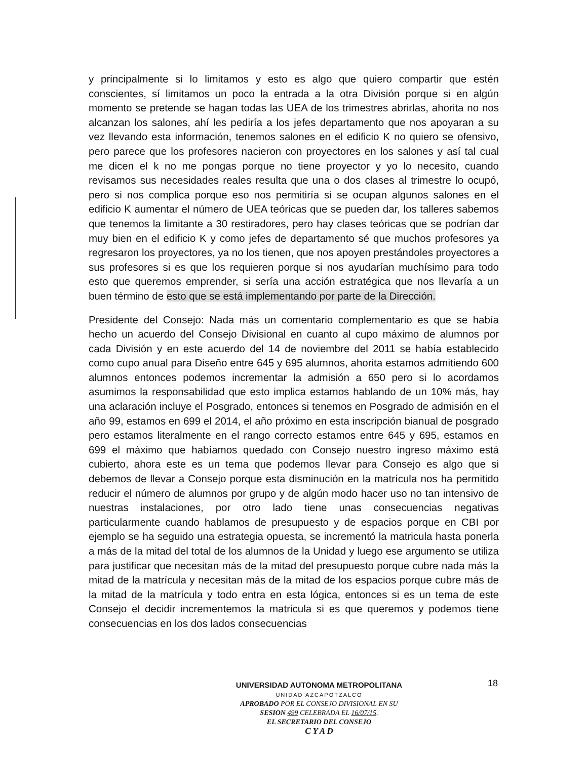y principalmente si lo limitamos y esto es algo que quiero compartir que estén conscientes, sí limitamos un poco la entrada a la otra División porque si en algún momento se pretende se hagan todas las UEA de los trimestres abrirlas, ahorita no nos alcanzan los salones, ahí les pediría a los jefes departamento que nos apoyaran a su vez llevando esta información, tenemos salones en el edificio K no quiero se ofensivo, pero parece que los profesores nacieron con proyectores en los salones y así tal cual me dicen el k no me pongas porque no tiene proyector y yo lo necesito, cuando revisamos sus necesidades reales resulta que una o dos clases al trimestre lo ocupó, pero si nos complica porque eso nos permitiría si se ocupan algunos salones en el edificio K aumentar el número de UEA teóricas que se pueden dar, los talleres sabemos que tenemos la limitante a 30 restiradores, pero hay clases teóricas que se podrían dar muy bien en el edificio K y como jefes de departamento sé que muchos profesores ya regresaron los proyectores, ya no los tienen, que nos apoyen prestándoles proyectores a sus profesores si es que los requieren porque si nos ayudarían muchísimo para todo esto que queremos emprender, si sería una acción estratégica que nos llevaría a un buen término de esto que se está implementando por parte de la Dirección.
Presidente del Consejo: Nada más un comentario complementario es que se había hecho un acuerdo del Consejo Divisional en cuanto al cupo máximo de alumnos por cada División y en este acuerdo del 14 de noviembre del 2011 se había establecido como cupo anual para Diseño entre 645 y 695 alumnos, ahorita estamos admitiendo 600 alumnos entonces podemos incrementar la admisión a 650 pero si lo acordamos asumimos la responsabilidad que esto implica estamos hablando de un 10% más, hay una aclaración incluye el Posgrado, entonces si tenemos en Posgrado de admisión en el año 99, estamos en 699 el 2014, el año próximo en esta inscripción bianual de posgrado pero estamos literalmente en el rango correcto estamos entre 645 y 695, estamos en 699 el máximo que habíamos quedado con Consejo nuestro ingreso máximo está cubierto, ahora este es un tema que podemos llevar para Consejo es algo que si debemos de llevar a Consejo porque esta disminución en la matrícula nos ha permitido reducir el número de alumnos por grupo y de algún modo hacer uso no tan intensivo de nuestras instalaciones, por otro lado tiene unas consecuencias negativas particularmente cuando hablamos de presupuesto y de espacios porque en CBI por ejemplo se ha seguido una estrategia opuesta, se incrementó la matricula hasta ponerla a más de la mitad del total de los alumnos de la Unidad y luego ese argumento se utiliza para justificar que necesitan más de la mitad del presupuesto porque cubre nada más la mitad de la matrícula y necesitan más de la mitad de los espacios porque cubre más de la mitad de la matrícula y todo entra en esta lógica, entonces si es un tema de este Consejo el decidir incrementemos la matricula si es que queremos y podemos tiene consecuencias en los dos lados consecuencias
18
UNIVERSIDAD AUTONOMA METROPOLITANA
UNIDAD AZCAPOTZALCO
APROBADO POR EL CONSEJO DIVISIONAL EN SU
SESION 499 CELEBRADA EL 16/07/15.
EL SECRETARIO DEL CONSEJO
C Y A D